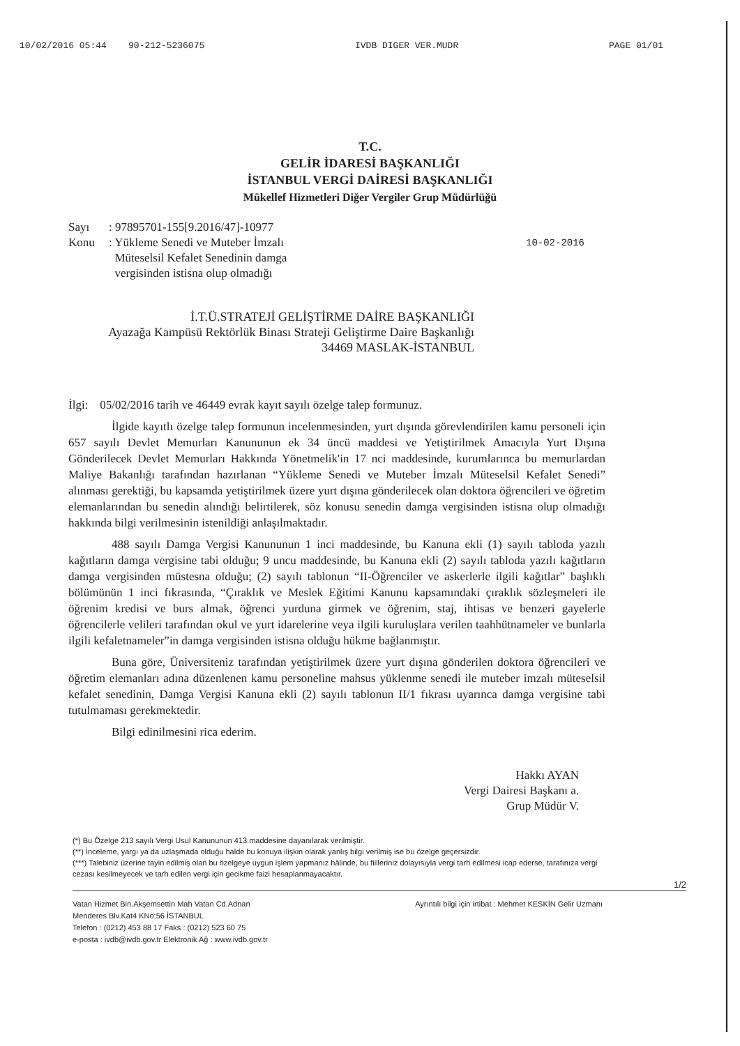10/02/2016 05:44 90-212-5236075 IVDB DIGER VER.MUDR PAGE 01/01
T.C.
GELİR İDARESİ BAŞKANLIĞI
İSTANBUL VERGİ DAİRESİ BAŞKANLIĞI
Mükellef Hizmetleri Diğer Vergiler Grup Müdürlüğü
Sayı: 97895701-155[9.2016/47]-10977
Konu: Yükleme Senedi ve Muteber İmzalı
Müteselsil Kefalet Senedinin damga
vergisinden istisna olup olmadığı 10-02-2016
İ.T.Ü.STRATEJİ GELİŞTİRME DAİRE BAŞKANLIĞI
Ayazağa Kampüsü Rektörlük Binası Strateji Geliştirme Daire Başkanlığı
34469 MASLAK-İSTANBUL
İlgi: 05/02/2016 tarih ve 46449 evrak kayıt sayılı özelge talep formunuz.
İlgide kayıtlı özelge talep formunun incelenmesinden, yurt dışında görevlendirilen kamu personeli için 657 sayılı Devlet Memurları Kanununun ek 34 üncü maddesi ve Yetiştirilmek Amacıyla Yurt Dışına Gönderilecek Devlet Memurları Hakkında Yönetmelik'in 17 nci maddesinde, kurumlarınca bu memurlardan Maliye Bakanlığı tarafından hazırlanan “Yükleme Senedi ve Muteber İmzalı Müteselsil Kefalet Senedi” alınması gerektiği, bu kapsamda yetiştirilmek üzere yurt dışına gönderilecek olan doktora öğrencileri ve öğretim elemanlarından bu senedin alındığı belirtilerek, söz konusu senedin damga vergisinden istisna olup olmadığı hakkında bilgi verilmesinin istenildiği anlaşılmaktadır.
488 sayılı Damga Vergisi Kanununun 1 inci maddesinde, bu Kanuna ekli (1) sayılı tabloda yazılı kağıtların damga vergisine tabi olduğu; 9 uncu maddesinde, bu Kanuna ekli (2) sayılı tabloda yazılı kağıtların damga vergisinden müstesna olduğu; (2) sayılı tablonun “II-Öğrenciler ve askerlerle ilgili kağıtlar” başlıklı bölümünün 1 inci fıkrasında, “Çıraklık ve Meslek Eğitimi Kanunu kapsamındaki çıraklık sözleşmeleri ile öğrenim kredisi ve burs almak, öğrenci yurduna girmek ve öğrenim, staj, ihtisas ve benzeri gayelerle öğrencilerle velileri tarafından okul ve yurt idarelerine veya ilgili kuruluşlara verilen taahhütnameler ve bunlarla ilgili kefaletnameler”in damga vergisinden istisna olduğu hükme bağlanmıştır.
Buna göre, Üniversiteniz tarafından yetiştirilmek üzere yurt dışına gönderilen doktora öğrencileri ve öğretim elemanları adına düzenlenen kamu personeline mahsus yüklenme senedi ile muteber imzalı müteselsil kefalet senedinin, Damga Vergisi Kanuna ekli (2) sayılı tablonun II/1 fıkrası uyarınca damga vergisine tabi tutulmaması gerekmektedir.
Bilgi edinilmesini rica ederim.
Hakkı AYAN
Vergi Dairesi Başkanı a.
Grup Müdür V.
(*) Bu Özelge 213 sayılı Vergi Usul Kanununun 413.maddesine dayanılarak verilmiştir.
(**) İnceleme, yargı ya da uzlaşmada olduğu halde bu konuya ilişkin olarak yanlış bilgi verilmiş ise bu özelge geçersizdir.
(***) Talebiniz üzerine tayin edilmiş olan bu özelgeye uygun işlem yapmanız hâlinde, bu fiilleriniz dolayısıyla vergi tarh edilmesi icap ederse, tarafınıza vergi cezası kesilmeyecek ve tarh edilen vergi için gecikme faizi hesaplanmayacaktır.
1/2
Vatan Hizmet Bin.Akşemsettin Mah Vatan Cd.Adnan
Menderes Blv.Kat4 KNo:56 İSTANBUL
Telefon : (0212) 453 88 17 Faks : (0212) 523 60 75
e-posta : ivdb@ivdb.gov.tr Elektronik Ağ : www.ivdb.gov.tr
Ayrıntılı bilgi için irtibat : Mehmet KESKİN Gelir Uzmanı